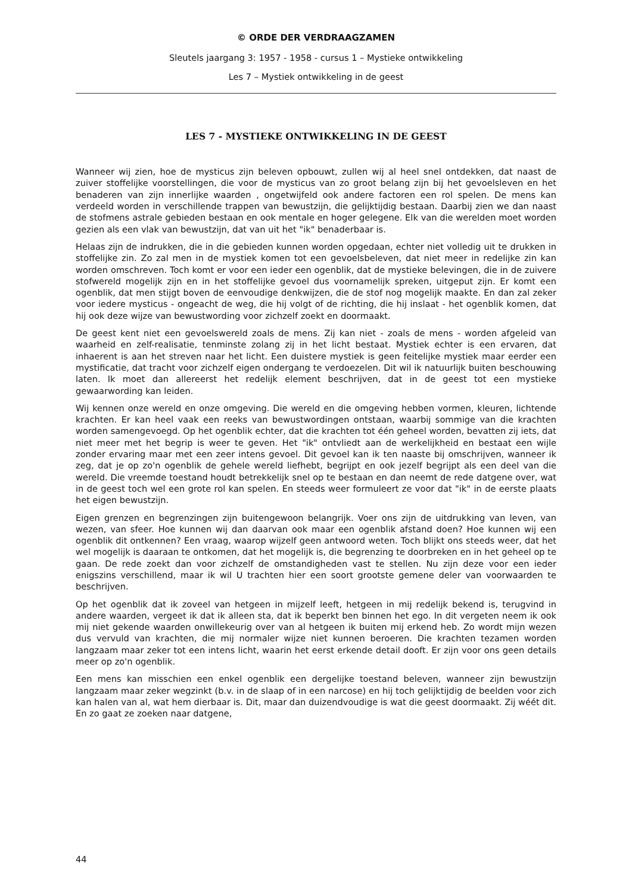© ORDE DER VERDRAAGZAMEN
Sleutels jaargang 3: 1957 - 1958 - cursus 1 – Mystieke ontwikkeling
Les 7 – Mystiek ontwikkeling in de geest
LES 7 - MYSTIEKE ONTWIKKELING IN DE GEEST
Wanneer wij zien, hoe de mysticus zijn beleven opbouwt, zullen wij al heel snel ontdekken, dat naast de zuiver stoffelijke voorstellingen, die voor de mysticus van zo groot belang zijn bij het gevoelsleven en het benaderen van zijn innerlijke waarden , ongetwijfeld ook andere factoren een rol spelen. De mens kan verdeeld worden in verschillende trappen van bewustzijn, die gelijktijdig bestaan. Daarbij zien we dan naast de stofmens astrale gebieden bestaan en ook mentale en hoger gelegene. Elk van die werelden moet worden gezien als een vlak van bewustzijn, dat van uit het "ik" benaderbaar is.
Helaas zijn de indrukken, die in die gebieden kunnen worden opgedaan, echter niet volledig uit te drukken in stoffelijke zin. Zo zal men in de mystiek komen tot een gevoelsbeleven, dat niet meer in redelijke zin kan worden omschreven. Toch komt er voor een ieder een ogenblik, dat de mystieke belevingen, die in de zuivere stofwereld mogelijk zijn en in het stoffelijke gevoel dus voornamelijk spreken, uitgeput zijn. Er komt een ogenblik, dat men stijgt boven de eenvoudige denkwijzen, die de stof nog mogelijk maakte. En dan zal zeker voor iedere mysticus - ongeacht de weg, die hij volgt of de richting, die hij inslaat - het ogenblik komen, dat hij ook deze wijze van bewustwording voor zichzelf zoekt en doormaakt.
De geest kent niet een gevoelswereld zoals de mens. Zij kan niet - zoals de mens - worden afgeleid van waarheid en zelf-realisatie, tenminste zolang zij in het licht bestaat. Mystiek echter is een ervaren, dat inhaerent is aan het streven naar het licht. Een duistere mystiek is geen feitelijke mystiek maar eerder een mystificatie, dat tracht voor zichzelf eigen ondergang te verdoezelen. Dit wil ik natuurlijk buiten beschouwing laten. Ik moet dan allereerst het redelijk element beschrijven, dat in de geest tot een mystieke gewaarwording kan leiden.
Wij kennen onze wereld en onze omgeving. Die wereld en die omgeving hebben vormen, kleuren, lichtende krachten. Er kan heel vaak een reeks van bewustwordingen ontstaan, waarbij sommige van die krachten worden samengevoegd. Op het ogenblik echter, dat die krachten tot één geheel worden, bevatten zij iets, dat niet meer met het begrip is weer te geven. Het "ik" ontvliedt aan de werkelijkheid en bestaat een wijle zonder ervaring maar met een zeer intens gevoel. Dit gevoel kan ik ten naaste bij omschrijven, wanneer ik zeg, dat je op zo'n ogenblik de gehele wereld liefhebt, begrijpt en ook jezelf begrijpt als een deel van die wereld. Die vreemde toestand houdt betrekkelijk snel op te bestaan en dan neemt de rede datgene over, wat in de geest toch wel een grote rol kan spelen. En steeds weer formuleert ze voor dat "ik" in de eerste plaats het eigen bewustzijn.
Eigen grenzen en begrenzingen zijn buitengewoon belangrijk. Voer ons zijn de uitdrukking van leven, van wezen, van sfeer. Hoe kunnen wij dan daarvan ook maar een ogenblik afstand doen? Hoe kunnen wij een ogenblik dit ontkennen? Een vraag, waarop wijzelf geen antwoord weten. Toch blijkt ons steeds weer, dat het wel mogelijk is daaraan te ontkomen, dat het mogelijk is, die begrenzing te doorbreken en in het geheel op te gaan. De rede zoekt dan voor zichzelf de omstandigheden vast te stellen. Nu zijn deze voor een ieder enigszins verschillend, maar ik wil U trachten hier een soort grootste gemene deler van voorwaarden te beschrijven.
Op het ogenblik dat ik zoveel van hetgeen in mijzelf leeft, hetgeen in mij redelijk bekend is, terugvind in andere waarden, vergeet ik dat ik alleen sta, dat ik beperkt ben binnen het ego. In dit vergeten neem ik ook mij niet gekende waarden onwillekeurig over van al hetgeen ik buiten mij erkend heb. Zo wordt mijn wezen dus vervuld van krachten, die mij normaler wijze niet kunnen beroeren. Die krachten tezamen worden langzaam maar zeker tot een intens licht, waarin het eerst erkende detail dooft. Er zijn voor ons geen details meer op zo'n ogenblik.
Een mens kan misschien een enkel ogenblik een dergelijke toestand beleven, wanneer zijn bewustzijn langzaam maar zeker wegzinkt (b.v. in de slaap of in een narcose) en hij toch gelijktijdig de beelden voor zich kan halen van al, wat hem dierbaar is. Dit, maar dan duizendvoudige is wat die geest doormaakt. Zij wéét dit. En zo gaat ze zoeken naar datgene,
44